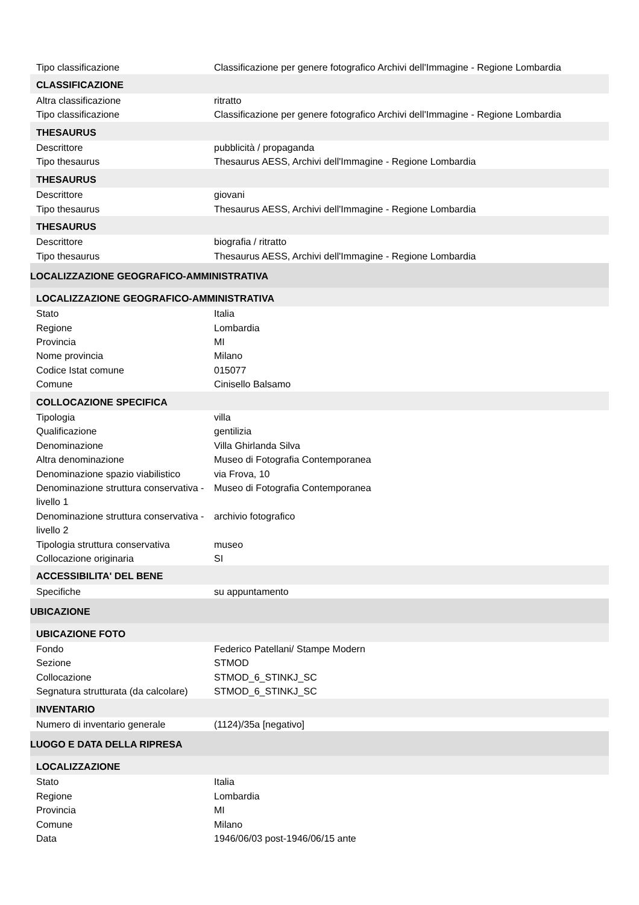| Tipo classificazione | Classificazione per genere fotografico Archivi dell'Immagine - Regione Lombardia |
| CLASSIFICAZIONE | |
| Altra classificazione | ritratto |
| Tipo classificazione | Classificazione per genere fotografico Archivi dell'Immagine - Regione Lombardia |
| THESAURUS | |
| Descrittore | pubblicità / propaganda |
| Tipo thesaurus | Thesaurus AESS, Archivi dell'Immagine - Regione Lombardia |
| THESAURUS | |
| Descrittore | giovani |
| Tipo thesaurus | Thesaurus AESS, Archivi dell'Immagine - Regione Lombardia |
| THESAURUS | |
| Descrittore | biografia / ritratto |
| Tipo thesaurus | Thesaurus AESS, Archivi dell'Immagine - Regione Lombardia |
| LOCALIZZAZIONE GEOGRAFICO-AMMINISTRATIVA | |
| LOCALIZZAZIONE GEOGRAFICO-AMMINISTRATIVA | |
| Stato | Italia |
| Regione | Lombardia |
| Provincia | MI |
| Nome provincia | Milano |
| Codice Istat comune | 015077 |
| Comune | Cinisello Balsamo |
| COLLOCAZIONE SPECIFICA | |
| Tipologia | villa |
| Qualificazione | gentilizia |
| Denominazione | Villa Ghirlanda Silva |
| Altra denominazione | Museo di Fotografia Contemporanea |
| Denominazione spazio viabilistico | via Frova, 10 |
| Denominazione struttura conservativa - livello 1 | Museo di Fotografia Contemporanea |
| Denominazione struttura conservativa - livello 2 | archivio fotografico |
| Tipologia struttura conservativa | museo |
| Collocazione originaria | SI |
| ACCESSIBILITA' DEL BENE | |
| Specifiche | su appuntamento |
| UBICAZIONE | |
| UBICAZIONE FOTO | |
| Fondo | Federico Patellani/ Stampe Modern |
| Sezione | STMOD |
| Collocazione | STMOD_6_STINKJ_SC |
| Segnatura strutturata (da calcolare) | STMOD_6_STINKJ_SC |
| INVENTARIO | |
| Numero di inventario generale | (1124)/35a [negativo] |
| LUOGO E DATA DELLA RIPRESA | |
| LOCALIZZAZIONE | |
| Stato | Italia |
| Regione | Lombardia |
| Provincia | MI |
| Comune | Milano |
| Data | 1946/06/03 post-1946/06/15 ante |